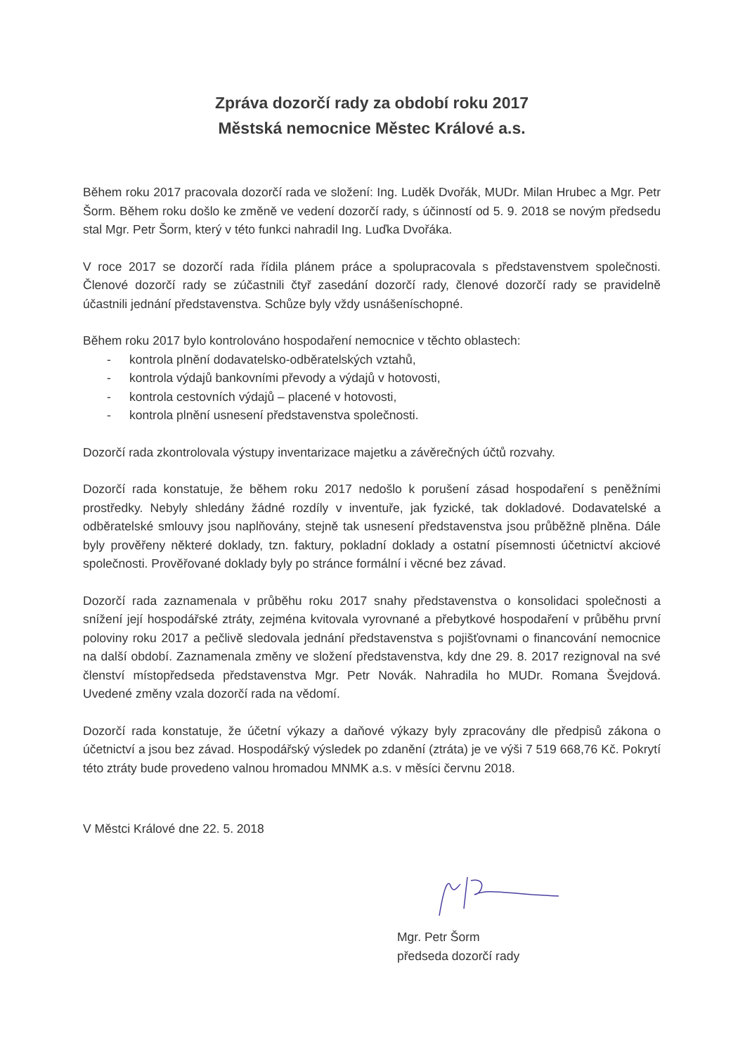Zpráva dozorčí rady za období roku 2017
Městská nemocnice Městec Králové a.s.
Během roku 2017 pracovala dozorčí rada ve složení: Ing. Luděk Dvořák, MUDr. Milan Hrubec a Mgr. Petr Šorm. Během roku došlo ke změně ve vedení dozorčí rady, s účinností od 5. 9. 2018 se novým předsedu stal Mgr. Petr Šorm, který v této funkci nahradil Ing. Luďka Dvořáka.
V roce 2017 se dozorčí rada řídila plánem práce a spolupracovala s představenstvem společnosti. Členové dozorčí rady se zúčastnili čtyř zasedání dozorčí rady, členové dozorčí rady se pravidelně účastnili jednání představenstva. Schůze byly vždy usnášeníschopné.
Během roku 2017 bylo kontrolováno hospodaření nemocnice v těchto oblastech:
- kontrola plnění dodavatelsko-odběratelských vztahů,
- kontrola výdajů bankovními převody a výdajů v hotovosti,
- kontrola cestovních výdajů – placené v hotovosti,
- kontrola plnění usnesení představenstva společnosti.
Dozorčí rada zkontrolovala výstupy inventarizace majetku a závěrečných účtů rozvahy.
Dozorčí rada konstatuje, že během roku 2017 nedošlo k porušení zásad hospodaření s peněžními prostředky. Nebyly shledány žádné rozdíly v inventuře, jak fyzické, tak dokladové. Dodavatelské a odběratelské smlouvy jsou naplňovány, stejně tak usnesení představenstva jsou průběžně plněna. Dále byly prověřeny některé doklady, tzn. faktury, pokladní doklady a ostatní písemnosti účetnictví akciové společnosti. Prověřované doklady byly po stránce formální i věcné bez závad.
Dozorčí rada zaznamenala v průběhu roku 2017 snahy představenstva o konsolidaci společnosti a snížení její hospodářské ztráty, zejména kvitovala vyrovnané a přebytkové hospodaření v průběhu první poloviny roku 2017 a pečlivě sledovala jednání představenstva s pojišťovnami o financování nemocnice na další období. Zaznamenala změny ve složení představenstva, kdy dne 29. 8. 2017 rezignoval na své členství místopředseda představenstva Mgr. Petr Novák. Nahradila ho MUDr. Romana Švejdová. Uvedené změny vzala dozorčí rada na vědomí.
Dozorčí rada konstatuje, že účetní výkazy a daňové výkazy byly zpracovány dle předpisů zákona o účetnictví a jsou bez závad. Hospodářský výsledek po zdanění (ztráta) je ve výši 7 519 668,76 Kč. Pokrytí této ztráty bude provedeno valnou hromadou MNMK a.s. v měsíci červnu 2018.
V Městci Králové dne 22. 5. 2018
Mgr. Petr Šorm
předseda dozorčí rady